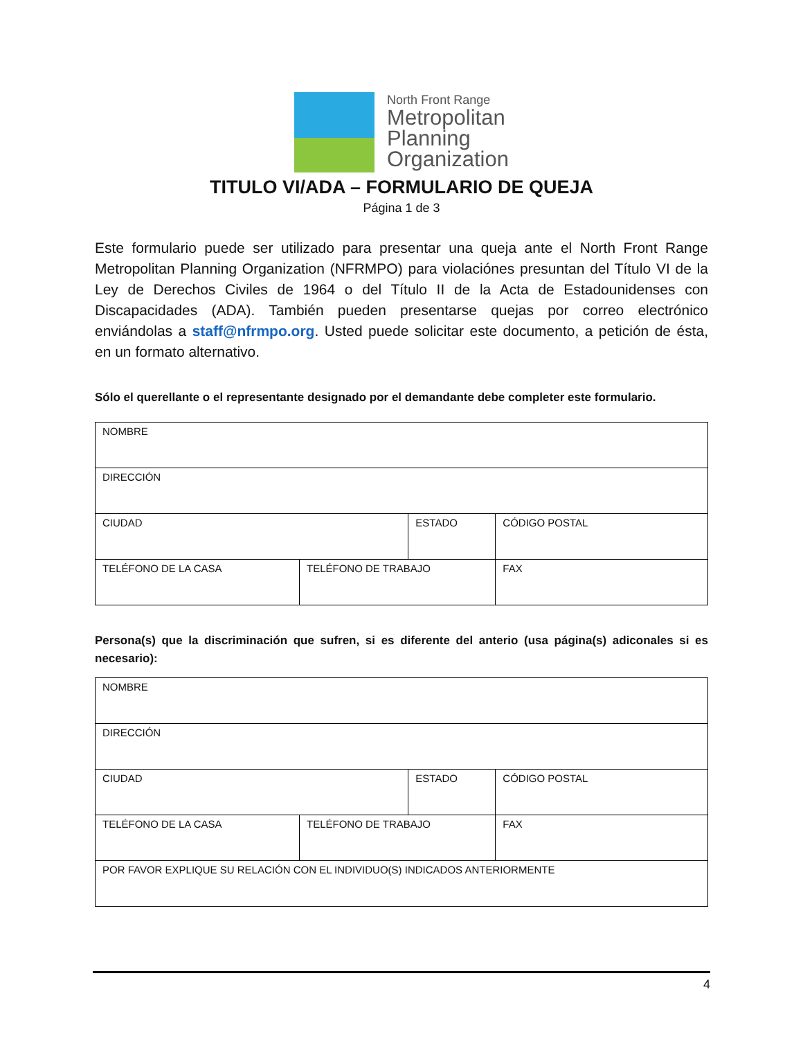North Front Range
Metropolitan
Planning
Organization
TITULO VI/ADA – FORMULARIO DE QUEJA
Página 1 de 3
Este formulario puede ser utilizado para presentar una queja ante el North Front Range Metropolitan Planning Organization (NFRMPO) para violaciónes presuntan del Título VI de la Ley de Derechos Civiles de 1964 o del Título II de la Acta de Estadounidenses con Discapacidades (ADA). También pueden presentarse quejas por correo electrónico enviándolas a staff@nfrmpo.org. Usted puede solicitar este documento, a petición de ésta, en un formato alternativo.
Sólo el querellante o el representante designado por el demandante debe completer este formulario.
| NOMBRE | | | |
| DIRECCIÓN | | | |
| CIUDAD | | ESTADO | CÓDIGO POSTAL |
| TELÉFONO DE LA CASA | TELÉFONO DE TRABAJO | | FAX |
Persona(s) que la discriminación que sufren, si es diferente del anterio (usa página(s) adiconales si es necesario):
| NOMBRE | | | |
| DIRECCIÓN | | | |
| CIUDAD | | ESTADO | CÓDIGO POSTAL |
| TELÉFONO DE LA CASA | TELÉFONO DE TRABAJO | | FAX |
| POR FAVOR EXPLIQUE SU RELACIÓN CON EL INDIVIDUO(S) INDICADOS ANTERIORMENTE | | | |
4